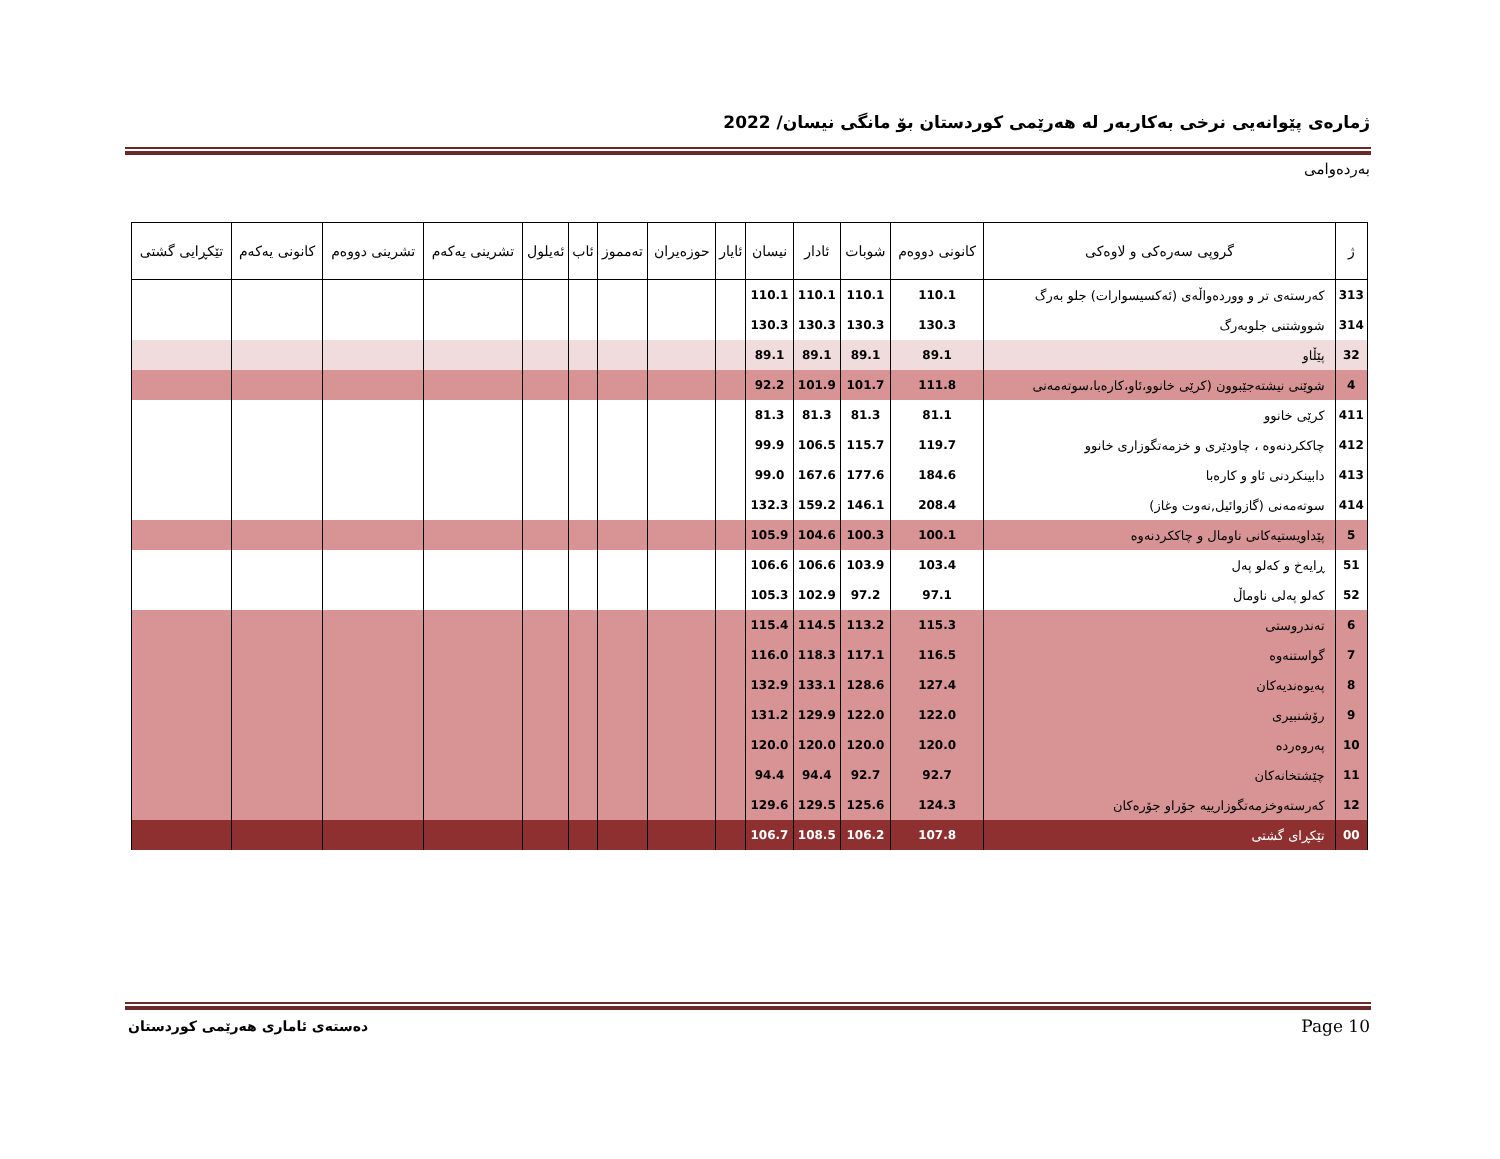ژمارەی پێوانەیی نرخی بەکاربەر لە هەرێمی کوردستان بۆ مانگی نیسان/ 2022
بەردەوامی
| ژ | گروپی سەرەکی و لاوەکی | کانونی دووەم | شوبات | ئادار | نیسان | ئایار | حوزەیران | تەمموز | ئاب | ئەیلول | تشرینی یەکەم | تشرینی دووەم | کانونی یەکەم | تێکڕایی گشتی |
| --- | --- | --- | --- | --- | --- | --- | --- | --- | --- | --- | --- | --- | --- | --- |
| 313 | کەرستەی تر و ووردەواڵەی (ئەکسیسوارات) جلو بەرگ | 110.1 | 110.1 | 110.1 | 110.1 | | | | | | | | | |
| 314 | شووشتنی جلوبەرگ | 130.3 | 130.3 | 130.3 | 130.3 | | | | | | | | | |
| 32 | پێڵاو | 89.1 | 89.1 | 89.1 | 89.1 | | | | | | | | | |
| 4 | شوێنی نیشتەجێبوون (کرێی خانوو،ئاو،کارەبا،سوتەمەنی | 111.8 | 101.7 | 101.9 | 92.2 | | | | | | | | | |
| 411 | کرێی خانوو | 81.1 | 81.3 | 81.3 | 81.3 | | | | | | | | | |
| 412 | چاککردنەوە ، چاودێری و خزمەتگوزاری خانوو | 119.7 | 115.7 | 106.5 | 99.9 | | | | | | | | | |
| 413 | دابینکردنی ئاو و کارەبا | 184.6 | 177.6 | 167.6 | 99.0 | | | | | | | | | |
| 414 | سوتەمەنی (گازوائیل,نەوت وغاز) | 208.4 | 146.1 | 159.2 | 132.3 | | | | | | | | | |
| 5 | پێداویستیەکانی ناومال و چاککردنەوە | 100.1 | 100.3 | 104.6 | 105.9 | | | | | | | | | |
| 51 | ڕایەخ و کەلو پەل | 103.4 | 103.9 | 106.6 | 106.6 | | | | | | | | | |
| 52 | کەلو پەلی ناوماڵ | 97.1 | 97.2 | 102.9 | 105.3 | | | | | | | | | |
| 6 | تەندروستی | 115.3 | 113.2 | 114.5 | 115.4 | | | | | | | | | |
| 7 | گواستنەوە | 116.5 | 117.1 | 118.3 | 116.0 | | | | | | | | | |
| 8 | پەیوەندیەکان | 127.4 | 128.6 | 133.1 | 132.9 | | | | | | | | | |
| 9 | رۆشنبیری | 122.0 | 122.0 | 129.9 | 131.2 | | | | | | | | | |
| 10 | پەروەردە | 120.0 | 120.0 | 120.0 | 120.0 | | | | | | | | | |
| 11 | چێشتخانەکان | 92.7 | 92.7 | 94.4 | 94.4 | | | | | | | | | |
| 12 | کەرستەوخزمەتگوزارییە جۆراو جۆرەکان | 124.3 | 125.6 | 129.5 | 129.6 | | | | | | | | | |
| 00 | تێکڕای گشتی | 107.8 | 106.2 | 108.5 | 106.7 | | | | | | | | | |
دەستەی ئاماری هەرێمی کوردستان Page 10